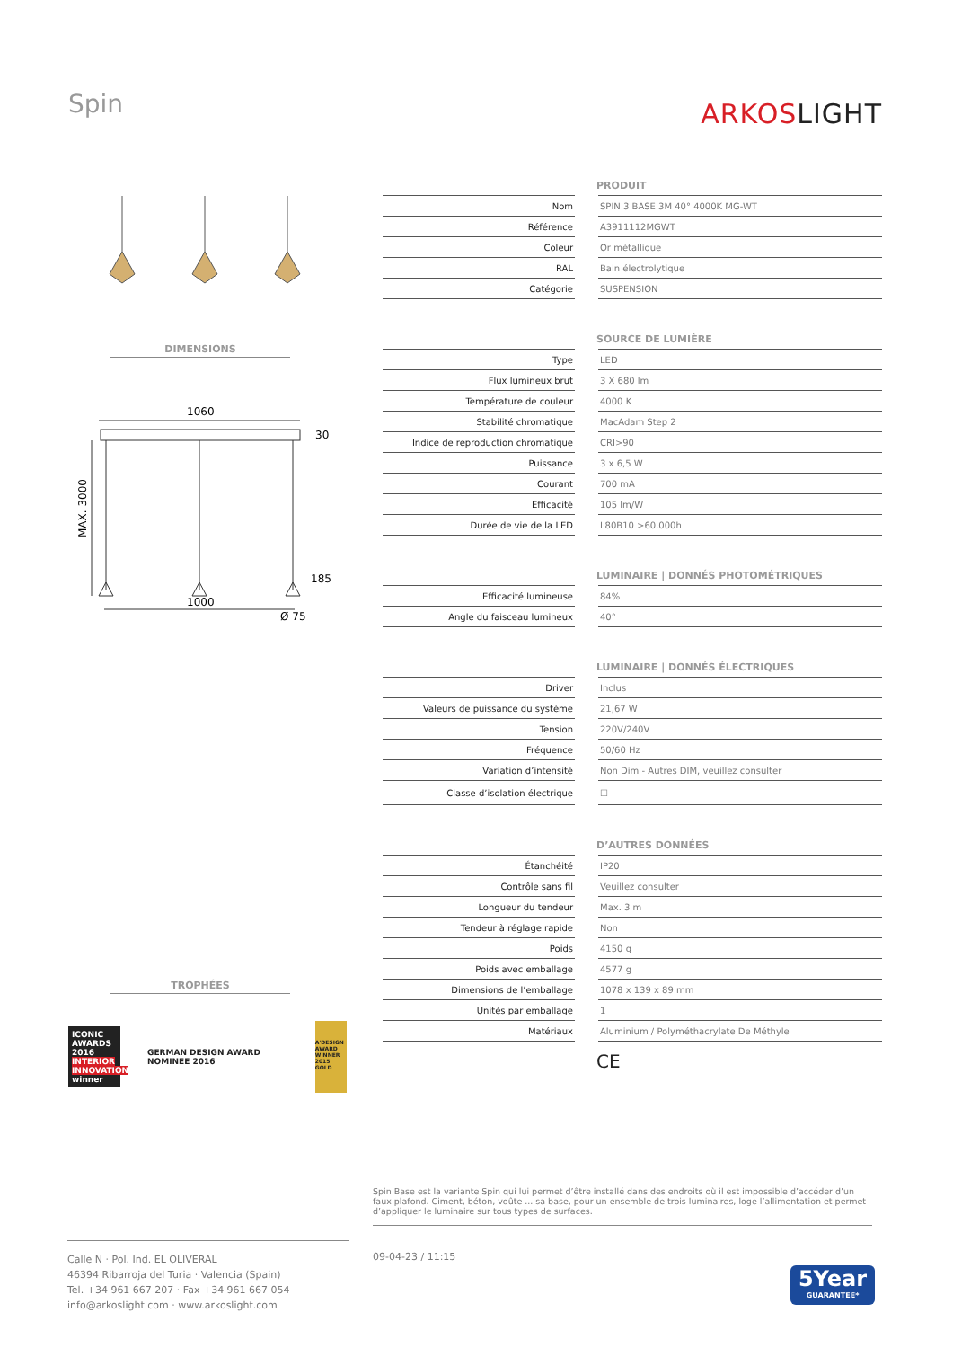Spin
ARKOSLIGHT
DIMENSIONS
1060
1000
Ø 75
MAX. 3000
30
185
TROPHÉES
ICONIC AWARDS 2016 INTERIOR INNOVATION winner
GERMAN DESIGN AWARD NOMINEE 2016
A'DESIGN AWARD WINNER 2015 GOLD
PRODUIT
| Nom | | SPIN 3 BASE 3M 40° 4000K MG-WT |
| Référence | | A3911112MGWT |
| Coleur | | Or métallique |
| RAL | | Bain électrolytique |
| Catégorie | | SUSPENSION |
SOURCE DE LUMIÈRE
| Type | | LED |
| Flux lumineux brut | | 3 X 680 lm |
| Température de couleur | | 4000 K |
| Stabilité chromatique | | MacAdam Step 2 |
| Indice de reproduction chromatique | | CRI>90 |
| Puissance | | 3 x 6,5 W |
| Courant | | 700 mA |
| Efficacité | | 105 lm/W |
| Durée de vie de la LED | | L80B10 >60.000h |
LUMINAIRE | DONNÉS PHOTOMÉTRIQUES
| Efficacité lumineuse | | 84% |
| Angle du faisceau lumineux | | 40° |
LUMINAIRE | DONNÉS ÉLECTRIQUES
| Driver | | Inclus |
| Valeurs de puissance du système | | 21,67 W |
| Tension | | 220V/240V |
| Fréquence | | 50/60 Hz |
| Variation d’intensité | | Non Dim - Autres DIM, veuillez consulter |
| Classe d’isolation électrique | | ☐ |
D’AUTRES DONNÉES
| Étanchéité | | IP20 |
| Contrôle sans fil | | Veuillez consulter |
| Longueur du tendeur | | Max. 3 m |
| Tendeur à réglage rapide | | Non |
| Poids | | 4150 g |
| Poids avec emballage | | 4577 g |
| Dimensions de l’emballage | | 1078 x 139 x 89 mm |
| Unités par emballage | | 1 |
| Matériaux | | Aluminium / Polyméthacrylate De Méthyle |
CE
Spin Base est la variante Spin qui lui permet d’être installé dans des endroits où il est impossible d’accéder d’un faux plafond. Ciment, béton, voûte ... sa base, pour un ensemble de trois luminaires, loge l’allimentation et permet d’appliquer le luminaire sur tous types de surfaces.
Calle N · Pol. Ind. EL OLIVERAL
46394 Ribarroja del Turia · Valencia (Spain)
Tel. +34 961 667 207 · Fax +34 961 667 054
info@arkoslight.com · www.arkoslight.com
09-04-23 / 11:15
5Year
GUARANTEE*